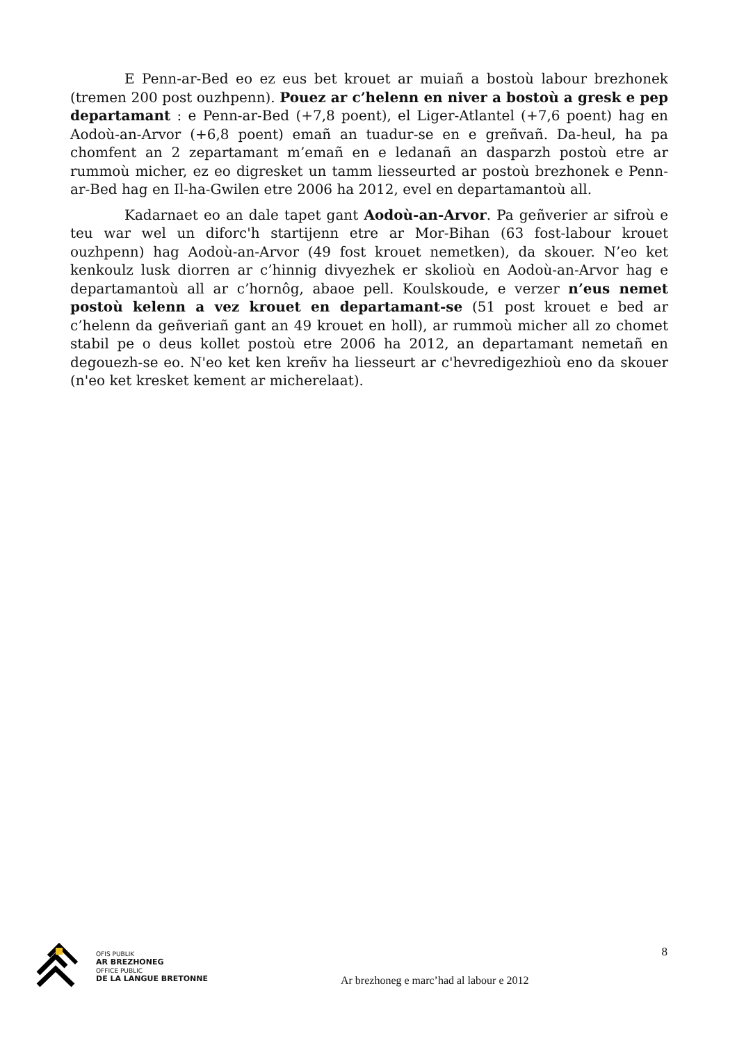E Penn-ar-Bed eo ez eus bet krouet ar muiañ a bostoù labour brezhonek (tremen 200 post ouzhpenn). Pouez ar c’helenn en niver a bostoù a gresk e pep departamant : e Penn-ar-Bed (+7,8 poent), el Liger-Atlantel (+7,6 poent) hag en Aodoù-an-Arvor (+6,8 poent) emañ an tuadur-se en e greñvañ. Da-heul, ha pa chomfent an 2 zepartamant m’emañ en e ledanañ an dasparzh postoù etre ar rummoù micher, ez eo digresket un tamm liesseurted ar postoù brezhonek e Penn-ar-Bed hag en Il-ha-Gwilen etre 2006 ha 2012, evel en departamantoù all.
Kadarnaet eo an dale tapet gant Aodoù-an-Arvor. Pa geñverier ar sifroù e teu war wel un diforc'h startijenn etre ar Mor-Bihan (63 fost-labour krouet ouzhpenn) hag Aodoù-an-Arvor (49 fost krouet nemetken), da skouer. N’eo ket kenkoulz lusk diorren ar c’hinnig divyezhek er skolioù en Aodoù-an-Arvor hag e departamantoù all ar c’hornôg, abaoe pell. Koulskoude, e verzer n’eus nemet postoù kelenn a vez krouet en departamant-se (51 post krouet e bed ar c’helenn da geñveriañ gant an 49 krouet en holl), ar rummoù micher all zo chomet stabil pe o deus kollet postoù etre 2006 ha 2012, an departamant nemetañ en degouezh-se eo. N'eo ket ken kreñv ha liesseurt ar c'hevredigezhioù eno da skouer (n'eo ket kresket kement ar micherelaat).
OFIS PUBLIK
AR BREZHONEG
OFFICE PUBLIC
DE LA LANGUE BRETONNE
Ar brezhoneg e marc’had al labour e 2012
8